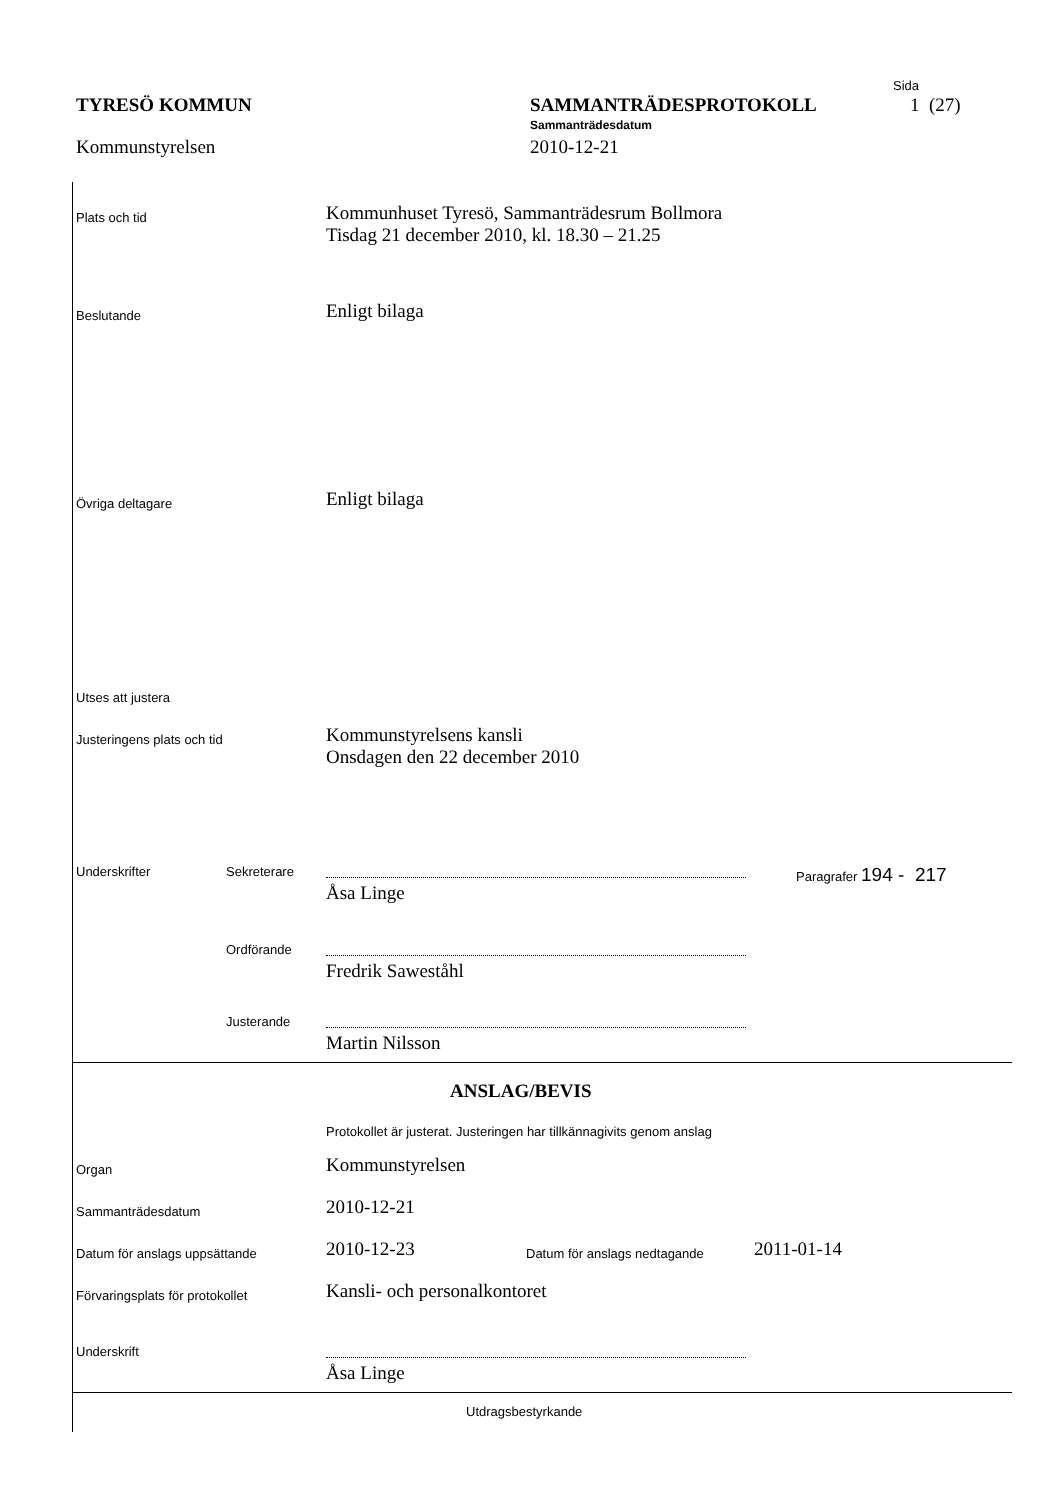Sida
TYRESÖ KOMMUN SAMMANTRÄDESPROTOKOLL 1 (27)
Sammanträdesdatum
Kommunstyrelsen 2010-12-21
Plats och tid
Kommunhuset Tyresö, Sammanträdesrum Bollmora
Tisdag 21 december 2010, kl. 18.30 – 21.25
Beslutande
Enligt bilaga
Övriga deltagare
Enligt bilaga
Utses att justera
Justeringens plats och tid
Kommunstyrelsens kansli
Onsdagen den 22 december 2010
Underskrifter Sekreterare
Åsa Linge
Paragrafer 194 - 217
Ordförande
Fredrik Saweståhl
Justerande
Martin Nilsson
ANSLAG/BEVIS
Protokollet är justerat. Justeringen har tillkännagivits genom anslag
Organ
Kommunstyrelsen
Sammanträdesdatum
2010-12-21
Datum för anslags uppsättande
2010-12-23
Datum för anslags nedtagande
2011-01-14
Förvaringsplats för protokollet
Kansli- och personalkontoret
Underskrift
Åsa Linge
Utdragsbestyrkande